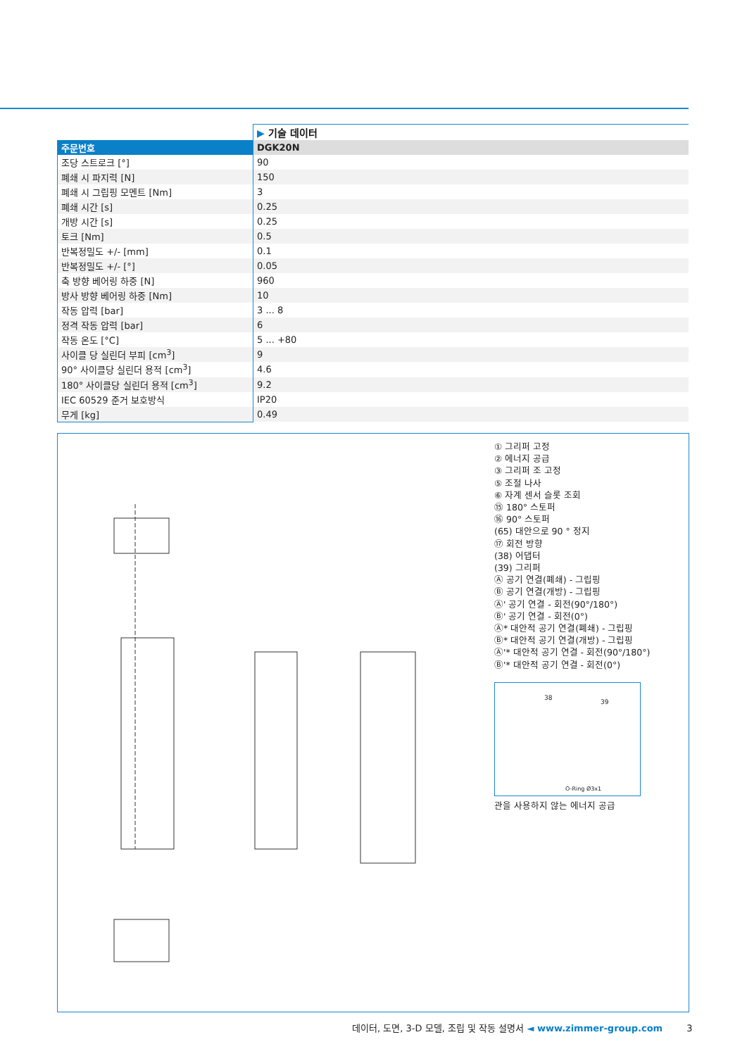| | ▶ 기술 데이터 |
| 주문번호 | DGK20N |
| 조당 스트로크 [°] | 90 |
| 폐쇄 시 파지력 [N] | 150 |
| 폐쇄 시 그립핑 모멘트 [Nm] | 3 |
| 폐쇄 시간 [s] | 0.25 |
| 개방 시간 [s] | 0.25 |
| 토크 [Nm] | 0.5 |
| 반복정밀도 +/- [mm] | 0.1 |
| 반복정밀도 +/- [°] | 0.05 |
| 축 방향 베어링 하중 [N] | 960 |
| 방사 방향 베어링 하중 [Nm] | 10 |
| 작동 압력 [bar] | 3 ... 8 |
| 정격 작동 압력 [bar] | 6 |
| 작동 온도 [°C] | 5 ... +80 |
| 사이클 당 실린더 부피 [cm<sup>3</sup>] | 9 |
| 90° 사이클당 실린더 용적 [cm<sup>3</sup>] | 4.6 |
| 180° 사이클당 실린더 용적 [cm<sup>3</sup>] | 9.2 |
| IEC 60529 준거 보호방식 | IP20 |
| 무게 [kg] | 0.49 |
① 그리퍼 고정
② 에너지 공급
③ 그리퍼 조 고정
⑤ 조절 나사
⑥ 자계 센서 슬롯 조회
⑮ 180° 스토퍼
⑯ 90° 스토퍼
(65) 대안으로 90 ° 정지
⑰ 회전 방향
(38) 어댑터
(39) 그리퍼
Ⓐ 공기 연결(폐쇄) - 그립핑
Ⓑ 공기 연결(개방) - 그립핑
Ⓐ' 공기 연결 - 회전(90°/180°)
Ⓑ' 공기 연결 - 회전(0°)
Ⓐ* 대안적 공기 연결(폐쇄) - 그립핑
Ⓑ* 대안적 공기 연결(개방) - 그립핑
Ⓐ'* 대안적 공기 연결 - 회전(90°/180°)
Ⓑ'* 대안적 공기 연결 - 회전(0°)
38
39
O-Ring Ø3x1
관을 사용하지 않는 에너지 공급
데이터, 도면, 3-D 모델, 조립 및 작동 설명서 ◄ www.zimmer-group.com 3